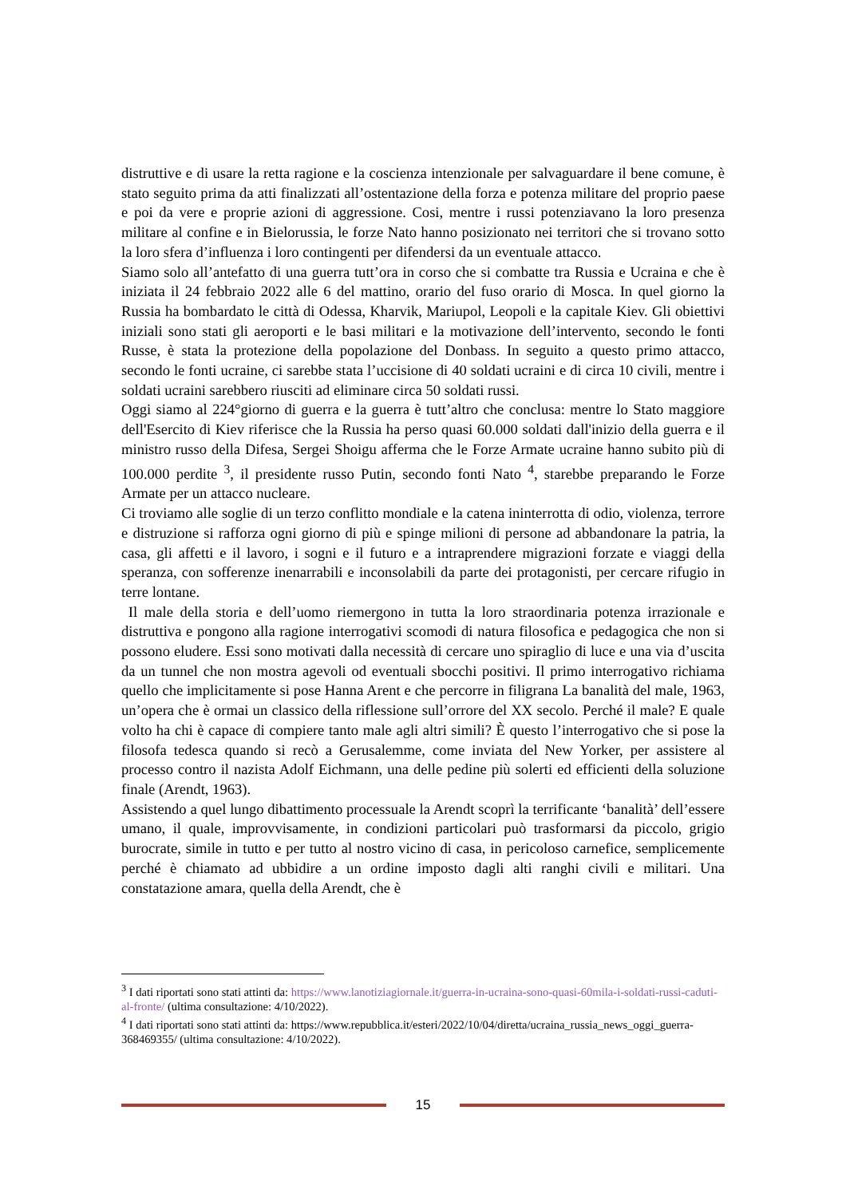distruttive e di usare la retta ragione e la coscienza intenzionale per salvaguardare il bene comune, è stato seguito prima da atti finalizzati all’ostentazione della forza e potenza militare del proprio paese e poi da vere e proprie azioni di aggressione. Cosi, mentre i russi potenziavano la loro presenza militare al confine e in Bielorussia, le forze Nato hanno posizionato nei territori che si trovano sotto la loro sfera d’influenza i loro contingenti per difendersi da un eventuale attacco.
Siamo solo all’antefatto di una guerra tutt’ora in corso che si combatte tra Russia e Ucraina e che è iniziata il 24 febbraio 2022 alle 6 del mattino, orario del fuso orario di Mosca. In quel giorno la Russia ha bombardato le città di Odessa, Kharvik, Mariupol, Leopoli e la capitale Kiev. Gli obiettivi iniziali sono stati gli aeroporti e le basi militari e la motivazione dell’intervento, secondo le fonti Russe, è stata la protezione della popolazione del Donbass. In seguito a questo primo attacco, secondo le fonti ucraine, ci sarebbe stata l’uccisione di 40 soldati ucraini e di circa 10 civili, mentre i soldati ucraini sarebbero riusciti ad eliminare circa 50 soldati russi.
Oggi siamo al 224°giorno di guerra e la guerra è tutt’altro che conclusa: mentre lo Stato maggiore dell'Esercito di Kiev riferisce che la Russia ha perso quasi 60.000 soldati dall'inizio della guerra e il ministro russo della Difesa, Sergei Shoigu afferma che le Forze Armate ucraine hanno subito più di 100.000 perdite <sup>3</sup>, il presidente russo Putin, secondo fonti Nato <sup>4</sup>, starebbe preparando le Forze Armate per un attacco nucleare.
Ci troviamo alle soglie di un terzo conflitto mondiale e la catena ininterrotta di odio, violenza, terrore e distruzione si rafforza ogni giorno di più e spinge milioni di persone ad abbandonare la patria, la casa, gli affetti e il lavoro, i sogni e il futuro e a intraprendere migrazioni forzate e viaggi della speranza, con sofferenze inenarrabili e inconsolabili da parte dei protagonisti, per cercare rifugio in terre lontane.
Il male della storia e dell’uomo riemergono in tutta la loro straordinaria potenza irrazionale e distruttiva e pongono alla ragione interrogativi scomodi di natura filosofica e pedagogica che non si possono eludere. Essi sono motivati dalla necessità di cercare uno spiraglio di luce e una via d’uscita da un tunnel che non mostra agevoli od eventuali sbocchi positivi. Il primo interrogativo richiama quello che implicitamente si pose Hanna Arent e che percorre in filigrana La banalità del male, 1963, un’opera che è ormai un classico della riflessione sull’orrore del XX secolo. Perché il male? E quale volto ha chi è capace di compiere tanto male agli altri simili? È questo l’interrogativo che si pose la filosofa tedesca quando si recò a Gerusalemme, come inviata del New Yorker, per assistere al processo contro il nazista Adolf Eichmann, una delle pedine più solerti ed efficienti della soluzione finale (Arendt, 1963).
Assistendo a quel lungo dibattimento processuale la Arendt scoprì la terrificante ‘banalità’ dell’essere umano, il quale, improvvisamente, in condizioni particolari può trasformarsi da piccolo, grigio burocrate, simile in tutto e per tutto al nostro vicino di casa, in pericoloso carnefice, semplicemente perché è chiamato ad ubbidire a un ordine imposto dagli alti ranghi civili e militari. Una constatazione amara, quella della Arendt, che è
<sup>3</sup> I dati riportati sono stati attinti da: https://www.lanotiziagiornale.it/guerra-in-ucraina-sono-quasi-60mila-i-soldati-russi-caduti-al-fronte/ (ultima consultazione: 4/10/2022).
<sup>4</sup> I dati riportati sono stati attinti da: https://www.repubblica.it/esteri/2022/10/04/diretta/ucraina_russia_news_oggi_guerra-368469355/ (ultima consultazione: 4/10/2022).
15